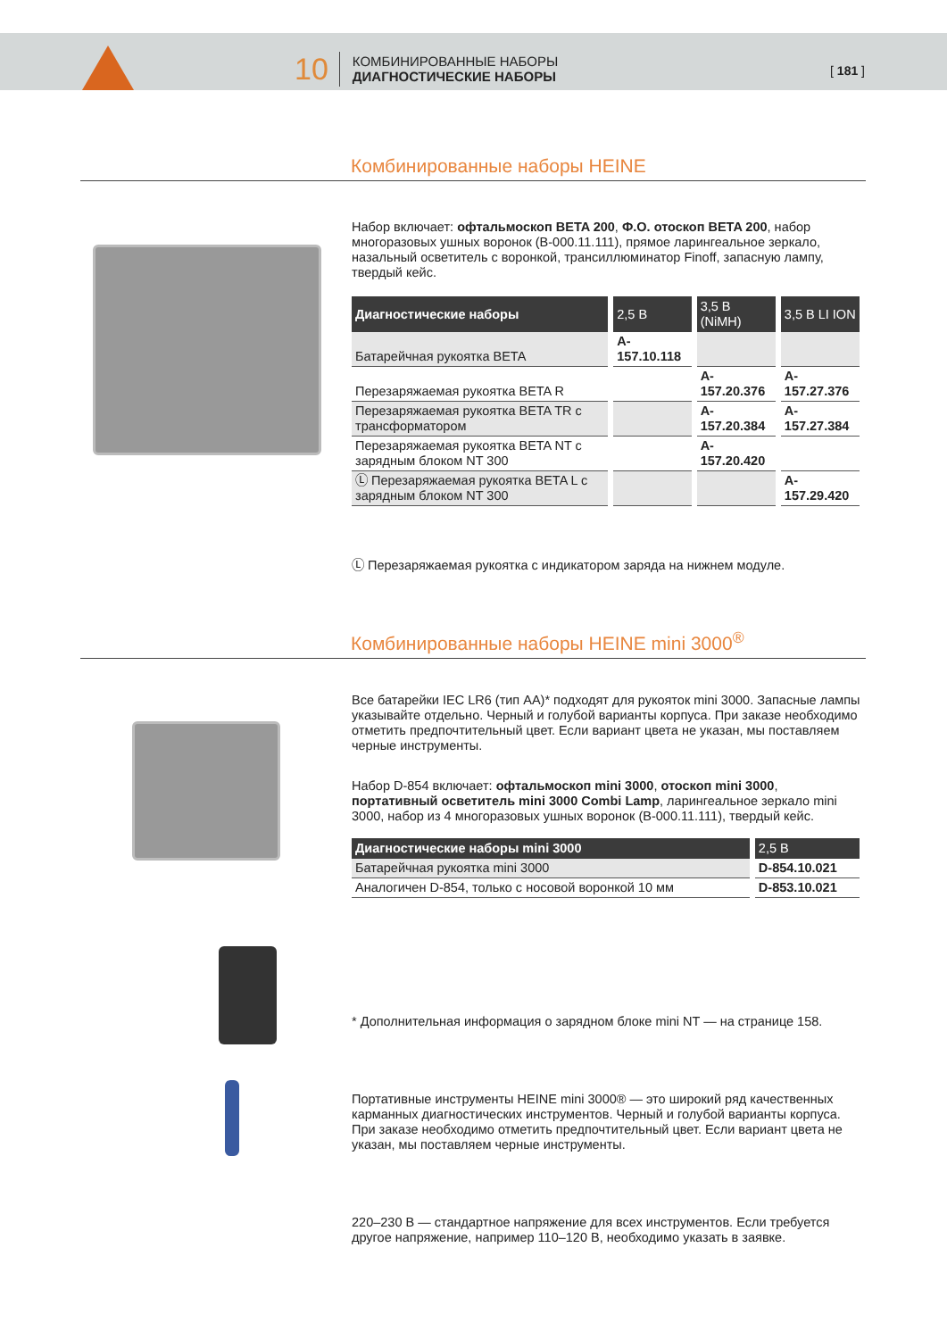10
КОМБИНИРОВАННЫЕ НАБОРЫ
ДИАГНОСТИЧЕСКИЕ НАБОРЫ
[ 181 ]
Комбинированные наборы HEINE
Набор включает: офтальмоскоп BETA 200, Ф.О. отоскоп BETA 200, набор многоразовых ушных воронок (B-000.11.111), прямое ларингеальное зеркало, назальный осветитель с воронкой, трансиллюминатор Finoff, запасную лампу, твердый кейс.
| Диагностические наборы | 2,5 В | 3,5 В (NiMH) | 3,5 В LI ION |
| --- | --- | --- | --- |
| Батарейчная рукоятка BETA | A-157.10.118 | | |
| Перезаряжаемая рукоятка BETA R | | A-157.20.376 | A-157.27.376 |
| Перезаряжаемая рукоятка BETA TR с трансформатором | | A-157.20.384 | A-157.27.384 |
| Перезаряжаемая рукоятка BETA NT с зарядным блоком NT 300 | | A-157.20.420 | |
| Ⓛ Перезаряжаемая рукоятка BETA L с зарядным блоком NT 300 | | | A-157.29.420 |
Ⓛ Перезаряжаемая рукоятка с индикатором заряда на нижнем модуле.
Комбинированные наборы HEINE mini 3000<sup>®</sup>
Все батарейки IEC LR6 (тип AA)* подходят для рукояток mini 3000. Запасные лампы указывайте отдельно. Черный и голубой варианты корпуса. При заказе необходимо отметить предпочтительный цвет. Если вариант цвета не указан, мы поставляем черные инструменты.
Набор D-854 включает: офтальмоскоп mini 3000, отоскоп mini 3000, портативный осветитель mini 3000 Combi Lamp, ларингеальное зеркало mini 3000, набор из 4 многоразовых ушных воронок (B-000.11.111), твердый кейс.
| Диагностические наборы mini 3000 | 2,5 В |
| --- | --- |
| Батарейчная рукоятка mini 3000 | D-854.10.021 |
| Аналогичен D-854, только с носовой воронкой 10 мм | D-853.10.021 |
* Дополнительная информация о зарядном блоке mini NT — на странице 158.
Портативные инструменты HEINE mini 3000® — это широкий ряд качественных карманных диагностических инструментов. Черный и голубой варианты корпуса. При заказе необходимо отметить предпочтительный цвет. Если вариант цвета не указан, мы поставляем черные инструменты.
220–230 В — стандартное напряжение для всех инструментов. Если требуется другое напряжение, например 110–120 В, необходимо указать в заявке.